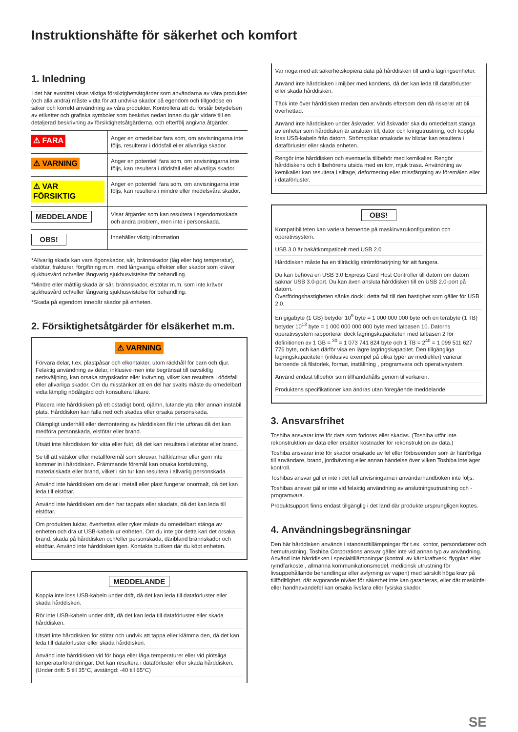Instruktionshäfte för säkerhet och komfort
1. Inledning
I det här avsnittet visas viktiga försiktighetsåtgärder som användarna av våra produkter (och alla andra) måste vidta för att undvika skador på egendom och tillgodose en säker och korrekt användning av våra produkter. Kontrollera att du förstår betydelsen av etiketter och grafiska symboler som beskrivs nedan innan du går vidare till en detaljerad beskrivning av försiktighetsåtgärderna, och efterfölj angivna åtgärder.
| ⚠ FARA | Anger en omedelbar fara som, om anvisningarna inte följs, resulterar i dödsfall eller allvarliga skador. |
| ⚠ VARNING | Anger en potentiell fara som, om anvisningarna inte följs, kan resultera i dödsfall eller allvarliga skador. |
| ⚠ VAR FÖRSIKTIG | Anger en potentiell fara som, om anvisningarna inte följs, kan resultera i mindre eller medelsvåra skador. |
| MEDDELANDE | Visar åtgärder som kan resultera i egendomsskada och andra problem, men inte i personskada. |
| OBS! | Innehåller viktig information |
*Allvarlig skada kan vara ögonskador, sår, brännskador (låg eller hög temperatur), elstötar, frakturer, förgiftning m.m. med långvariga effekter eller skador som kräver sjukhusvård och/eller långvarig sjukhusvistelse för behandling.
*Mindre eller måttlig skada är sår, brännskador, elstötar m.m. som inte kräver sjukhusvård och/eller långvarig sjukhusvistelse för behandling.
*Skada på egendom innebär skador på enheten.
2. Försiktighetsåtgärder för elsäkerhet m.m.
⚠ VARNING
Förvara delar, t.ex. plastpåsar och elkontakter, utom räckhåll för barn och djur. Felaktig användning av delar, inklusive men inte begränsat till oavsiktlig nedsväljning, kan orsaka strypskador eller kvävning, vilket kan resultera i dödsfall eller allvarliga skador. Om du misstänker att en del har svalts måste du omedelbart vidta lämplig nödåtgärd och konsultera läkare.
Placera inte hårddisken på ett ostadigt bord, ojämn, lutande yta eller annan instabil plats. Hårddisken kan falla ned och skadas eller orsaka personskada.
Olämpligt underhåll eller demontering av hårddisken får inte utföras då det kan medföra personskada, elstötar eller brand.
Utsätt inte hårddisken för väta eller fukt, då det kan resultera i elstötar eller brand.
Se till att vätskor eller metallföremål som skruvar, häftklamrar eller gem inte kommer in i hårddisken. Främmande föremål kan orsaka kortslutning, materialskada eller brand, vilket i sin tur kan resultera i allvarlig personskada.
Använd inte hårddisken om delar i metall eller plast fungerar onormalt, då det kan leda till elstötar.
Använd inte hårddisken om den har tappats eller skadats, då det kan leda till elstötar.
Om produkten luktar, överhettas eller ryker måste du omedelbart stänga av enheten och dra ut USB-kabeln ur enheten. Om du inte gör detta kan det orsaka brand, skada på hårddisken och/eller personskada, däribland brännskador och elstötar. Använd inte hårddisken igen. Kontakta butiken där du köpt enheten.
MEDDELANDE
Koppla inte loss USB-kabeln under drift, då det kan leda till dataförluster eller skada hårddisken.
Rör inte USB-kabeln under drift, då det kan leda till dataförluster eller skada hårddisken.
Utsätt inte hårddisken för stötar och undvik att tappa eller klämma den, då det kan leda till dataförluster eller skada hårddisken.
Använd inte hårddisken vid för höga eller låga temperaturer eller vid plötsliga temperaturförändringar. Det kan resultera i dataförluster eller skada hårddisken. (Under drift: 5 till 35°C, avstängd: -40 till 65°C)
Var noga med att säkerhetskopiera data på hårddisken till andra lagringsenheter.
Använd inte hårddisken i miljöer med kondens, då det kan leda till dataförluster eller skada hårddisken.
Täck inte över hårddisken medan den används eftersom den då riskerar att bli överhettad.
Använd inte hårddisken under åskväder. Vid åskväder ska du omedelbart stänga av enheter som hårddisken är ansluten till, dator och kringutrustning, och koppla loss USB-kabeln från datorn. Strömspikar orsakade av blixtar kan resultera i dataförluster eller skada enheten.
Rengör inte hårddisken och eventuella tillbehör med kemikalier. Rengör hårddiskens och tillbehörens utsida med en torr, mjuk trasa. Användning av kemikalier kan resultera i slitage, deformering eller missfärgning av föremålen eller i dataförluster.
OBS!
Kompatibiliteten kan variera beroende på maskinvarukonfiguration och operativsystem.
USB 3.0 är bakåtkompatibelt med USB 2.0
Hårddisken måste ha en tillräcklig strömförsörjning för att fungera.
Du kan behöva en USB 3.0 Express Card Host Controller till datorn om datorn saknar USB 3.0-port. Du kan även ansluta hårddisken till en USB 2.0-port på datorn.
Överföringshastigheten sänks dock i detta fall till den hastighet som gäller för USB 2.0.
En gigabyte (1 GB) betyder 10<sup>9</sup> byte = 1 000 000 000 byte och en terabyte (1 TB) betyder 10<sup>12</sup> byte = 1 000 000 000 000 byte med talbasen 10. Datorns operativsystem rapporterar dock lagringskapaciteten med talbasen 2 för definitionen av 1 GB = <sup>30</sup> = 1 073 741 824 byte och 1 TB = 2<sup>40</sup> = 1 099 511 627 776 byte, och kan därför visa en lägre lagringskapacitet. Den tillgängliga lagringskapaciteten (inklusive exempel på olika typer av mediefiler) varierar beroende på filstorlek, format, inställning , programvara och operativsystem.
Använd endast tillbehör som tillhandahålls genom tillverkaren.
Produktens specifikationer kan ändras utan föregående meddelande
3. Ansvarsfrihet
Toshiba ansvarar inte för data som förloras eller skadas. (Toshiba utför inte rekonstruktion av data eller ersätter kostnader för rekonstruktion av data.)
Toshiba ansvarar inte för skador orsakade av fel eller förbiseenden som är hänförliga till användare, brand, jordbävning eller annan händelse över vilken Toshiba inte äger kontroll.
Toshibas ansvar gäller inte i det fall anvisningarna i användarhandboken inte följs.
Toshibas ansvar gäller inte vid felaktig användning av anslutningsutrustning och -programvara.
Produktsupport finns endast tillgänglig i det land där produkte ursprungligen köptes.
4. Användningsbegränsningar
Den här hårddisken används i standardtillämpningar för t.ex. kontor, persondatorer och hemutrustning. Toshiba Corporations ansvar gäller inte vid annan typ av användning. Använd inte hårddisken i specialtillämpningar (kontroll av kärnkraftverk, flygplan eller rymdfarkoste , allmänna kommunikationsmedel, medicinsk utrustning för livsuppehållande behandlingar eller avfyrning av vapen) med särskilt höga krav på tillförlitlighet, där avgörande nivåer för säkerhet inte kan garanteras, eller där maskinfel eller handhavandefel kan orsaka livsfara eller fysiska skador.
SE